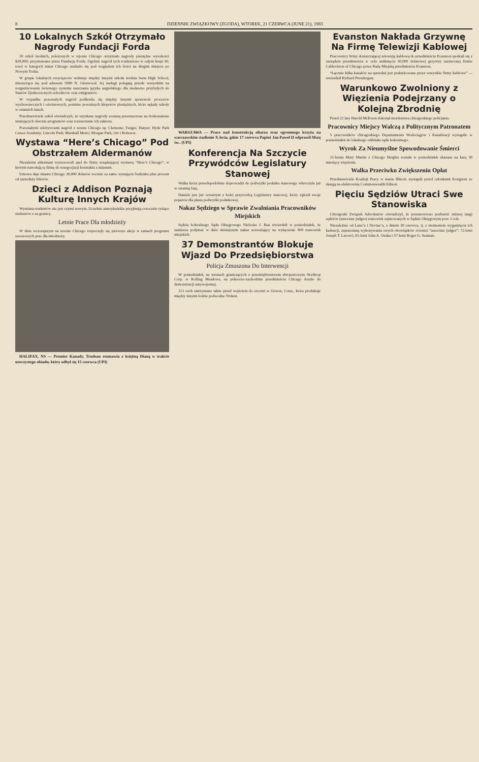8 DZIENNIK ZWIĄZKOWY (ZGODA), WTOREK, 21 CZERWCA (JUNE 21), 1983
10 Lokalnych Szkół Otrzymało Nagrody Fundacji Forda
10 szkół średnich, położonych w rejonie Chicago otrzymało nagrody pieniężne wysokości $20,000, przyznawane przez Fundację Forda. Ogólnie nagród tych rozdzielono w całym kraju 50, toteż w kategorii miast Chicago znalazło się pod względem ich ilości na drugim miejscu po Nowym Yorku.
W grupie lokalnych zwycięzców widnieje między innymi szkoła średnia Senn High School, mieszcząca się pod adresem 5900 N. Glenwood. Jej zasługi polegają przede wszystkim na zorganizowaniu świetnego systemu nauczania języka angielskiego dla niedawno przybyłych do Stanów Zjednoczonych uchodźców oraz emigrantów.
W wypadku pozostałych nagród podkreśla się między innymi sprawność procesów wychowawczych i oświatowych, pomimo poważnych kłopotów pieniężnych, które nękały szkoły w ostatnich latach.
Przedstawiciele szkół oświadczyli, że uzyskane nagrody zostaną przeznaczone na doskonalenie istniejących obecnie programów oraz rozszerzanie ich zakresu.
Pozostałymi zdobywcami nagród z terenu Chicago są: Clemente; Fenger, Harper; Hyde Park Career Academy; Lincoln Park; Marshall Metro; Morgan Park; Orr i Robeson.
Wystawa “Here’s Chicago” Pod Obstrzałem Aldermanów
Niezależni aldermani wystosowali apel do firmy urządzającej wystawę “Here’s Chicago”, w którym nawołują tę firmę do renegocjacji kontraktu z miastem.
Umowa daje miastu Chicago 30,000 dolarów rocznie za samo wynajęcie budynku plus procent od sprzedaży biletów.
Dzieci z Addison Poznają Kulturę Innych Krajów
Wymiana studentów nie jest czymś nowym. Uczelnie amerykańskie przyjmują corocznie tysiące studentów z za granicy.
Letnie Prace Dla młodzieży
W dniu wczorajszym na terenie Chicago rozpoczęły się pierwsze akcje w ramach programu sezonowych prac dla młodzieży.
HALIFAX, NS — Premier Kanady, Trudeau rozmawia z księżną Dianą w trakcie uroczystego obiadu, który odbył się 15 czerwca (UPI)
WARSZAWA — Prace nad konstrukcją ołtarza oraz ogromnego krzyża na warszawskim stadionie X-lecia, gdzie 17 czerwca Papież Jan Paweł II odprawił Mszę św.. (UPI)
Konferencja Na Szczycie Przywódców Legislatury Stanowej
Walka która prawdopodobnie doprowadzi do podwyżki podatku stanowego wkroczyła już w ostatnią fazę.
Daniels jest już czwartym z kolei przywódcą Legislatury stanowej, który zgłosił swoje poparcie dla planu podwyżki podatkowej.
Nakaz Sędziego w Sprawie Zwalniania Pracowników Miejskich
Sędzia federalnego Sądu Okręgowego Nicholas J. Bua stwierdził w poniedziałek, że zamierza podpisać w dniu dzisiejszym nakaz zezwalający na wyłączenie 900 stanowisk miejskich.
37 Demonstrantów Blokuje Wjazd Do Przedsiębiorstwa
Policja Zmuszona Do Interwencji
W poniedziałek, na terenach graniczących z przedsiębiorstwem zbrojeniowym Northrop Corp. w Rolling Meadows, na północno-zachodnim przedmieściu Chicago doszło do demonstracji antywojennej.
113 osób zatrzymano także przed wejściem do stoczni w Groton, Conn., która produkuje między innymi łodzie podwodne Trident.
Evanston Nakłada Grzywnę Na Firmę Telewizji Kablowej
Pracownicy firmy dostarczającej telewizję kablową do przedmieścia Evanston spotkali się z zarządem przedmieścia w celu uniknięcia 50,000 dolarowej grzywny narzuconej firmie Cablevision of Chicago przez Radę Miejską przedmieścia Evanston.
“Łącznie kilka kanałów na sprzedaż jest praktykowane przez wszystkie firmy kablowe” — stwierdził Richard Prendergast.
Warunkowo Zwolniony z Więzienia Podejrzany o Kolejną Zbrodnię
Przed 22 laty Harold McEwen dokonał morderstwa chicagoskiego policjanta.
Pracownicy Miejscy Walczą z Politycznym Patronatem
5 pracowników chicagoskiego Departamentu Wodociągów i Kanalizacji wystąpiło w poniedziałek do lokalnego oddziału sądu federalnego.
Wyrok Za Nieumyślne Spowodowanie Śmierci
21-letnia Mary Martin z Chicago Heights została w poniedziałek skazana na karę 30 miesięcy więzienia.
Walka Przeciwko Zwiększeniu Opłat
Przedstawiciele Koalicji Pracy w stanie Illinois wystąpili przed członkami Kongresu ze skargą na elektrownię Commonwealth Edison.
Pięciu Sędziów Utraci Swe Stanowiska
Chicagoski Związek Adwokatów oświadczył, że postanowiono pozbawić niższej rangi sędziów (associate judges) stanowisk zajmowanych w Sądzie Okręgowym pow. Cook.
Niezależnie od Lane’a i Devine’a, z dniem 30 czerwca, tj. z momentem wygaśnięcia ich kadencji, zaprzestaną wykonywania swych obowiązków również “associate judges”: 72-letni Joseph T. Lavorci, 61-letni John A. Osuka i 57-letni Roger G. Seaman.